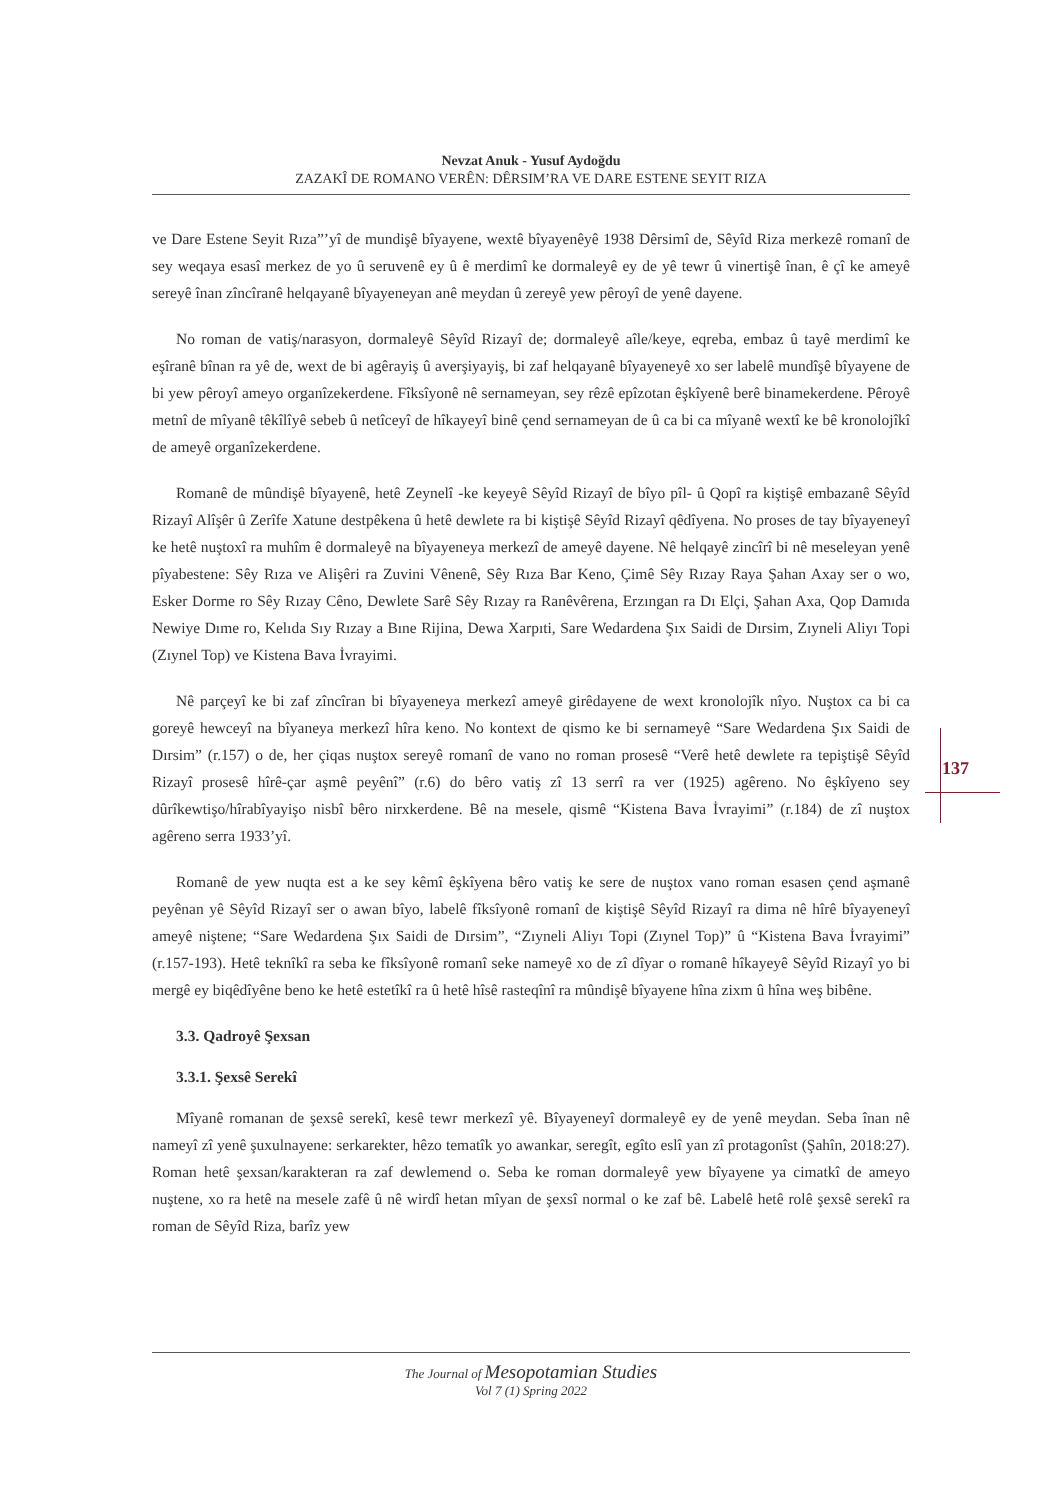Nevzat Anuk - Yusuf Aydoğdu
ZAZAKÎ DE ROMANO VERÊN: DÊRSIM’RA VE DARE ESTENE SEYIT RIZA
137
ve Dare Estene Seyit Rıza”’yî de mundişê bîyayene, wextê bîyayenêyê 1938 Dêrsimî de, Sêyîd Riza merkezê romanî de sey weqaya esasî merkez de yo û seruvenê ey û ê merdimî ke dormaleyê ey de yê tewr û vinertişê înan, ê çî ke ameyê sereyê înan zîncîranê helqayanê bîyayeneyan anê meydan û zereyê yew pêroyî de yenê dayene.
No roman de vatiş/narasyon, dormaleyê Sêyîd Rizayî de; dormaleyê aîle/keye, eqreba, embaz û tayê merdimî ke eşîranê bînan ra yê de, wext de bi agêrayiş û averşiyayiş, bi zaf helqayanê bîyayeneyê xo ser labelê mundîşê bîyayene de bi yew pêroyî ameyo organîzekerdene. Fîksîyonê nê sernameyan, sey rêzê epîzotan êşkîyenê berê binamekerdene. Pêroyê metnî de mîyanê têkîlîyê sebeb û netîceyî de hîkayeyî binê çend sernameyan de û ca bi ca mîyanê wextî ke bê kronolojîkî de ameyê organîzekerdene.
Romanê de mûndişê bîyayenê, hetê Zeynelî -ke keyeyê Sêyîd Rizayî de bîyo pîl- û Qopî ra kiştişê embazanê Sêyîd Rizayî Alîşêr û Zerîfe Xatune destpêkena û hetê dewlete ra bi kiştişê Sêyîd Rizayî qêdîyena. No proses de tay bîyayeneyî ke hetê nuştoxî ra muhîm ê dormaleyê na bîyayeneya merkezî de ameyê dayene. Nê helqayê zincîrî bi nê meseleyan yenê pîyabestene: Sêy Rıza ve Alişêri ra Zuvini Vênenê, Sêy Rıza Bar Keno, Çimê Sêy Rızay Raya Şahan Axay ser o wo, Esker Dorme ro Sêy Rızay Cêno, Dewlete Sarê Sêy Rızay ra Ranêvêrena, Erzıngan ra Dı Elçi, Şahan Axa, Qop Damıda Newiye Dıme ro, Kelıda Sıy Rızay a Bıne Rijina, Dewa Xarpıti, Sare Wedardena Şıx Saidi de Dırsim, Zıyneli Aliyı Topi (Zıynel Top) ve Kistena Bava İvrayimi.
Nê parçeyî ke bi zaf zîncîran bi bîyayeneya merkezî ameyê girêdayene de wext kronolojîk nîyo. Nuştox ca bi ca goreyê hewceyî na bîyaneya merkezî hîra keno. No kontext de qismo ke bi sernameyê “Sare Wedardena Şıx Saidi de Dırsim” (r.157) o de, her çiqas nuştox sereyê romanî de vano no roman prosesê “Verê hetê dewlete ra tepiştişê Sêyîd Rizayî prosesê hîrê-çar aşmê peyênî” (r.6) do bêro vatiş zî 13 serrî ra ver (1925) agêreno. No êşkîyeno sey dûrîkewtişo/hîrabîyayişo nisbî bêro nirxkerdene. Bê na mesele, qismê “Kistena Bava İvrayimi” (r.184) de zî nuştox agêreno serra 1933’yî.
Romanê de yew nuqta est a ke sey kêmî êşkîyena bêro vatiş ke sere de nuştox vano roman esasen çend aşmanê peyênan yê Sêyîd Rizayî ser o awan bîyo, labelê fîksîyonê romanî de kiştişê Sêyîd Rizayî ra dima nê hîrê bîyayeneyî ameyê niştene; “Sare Wedardena Şıx Saidi de Dırsim”, “Zıyneli Aliyı Topi (Zıynel Top)” û “Kistena Bava İvrayimi” (r.157-193). Hetê teknîkî ra seba ke fîksîyonê romanî seke nameyê xo de zî dîyar o romanê hîkayeyê Sêyîd Rizayî yo bi mergê ey biqêdîyêne beno ke hetê estetîkî ra û hetê hîsê rasteqînî ra mûndişê bîyayene hîna zixm û hîna weş bibêne.
3.3. Qadroyê Şexsan
3.3.1. Şexsê Serekî
Mîyanê romanan de şexsê serekî, kesê tewr merkezî yê. Bîyayeneyî dormaleyê ey de yenê meydan. Seba înan nê nameyî zî yenê şuxulnayene: serkarekter, hêzo tematîk yo awankar, seregît, egîto eslî yan zî protagonîst (Şahîn, 2018:27). Roman hetê şexsan/karakteran ra zaf dewlemend o. Seba ke roman dormaleyê yew bîyayene ya cimatkî de ameyo nuştene, xo ra hetê na mesele zafê û nê wirdî hetan mîyan de şexsî normal o ke zaf bê. Labelê hetê rolê şexsê serekî ra roman de Sêyîd Riza, barîz yew
The Journal of Mesopotamian Studies
Vol 7 (1) Spring 2022